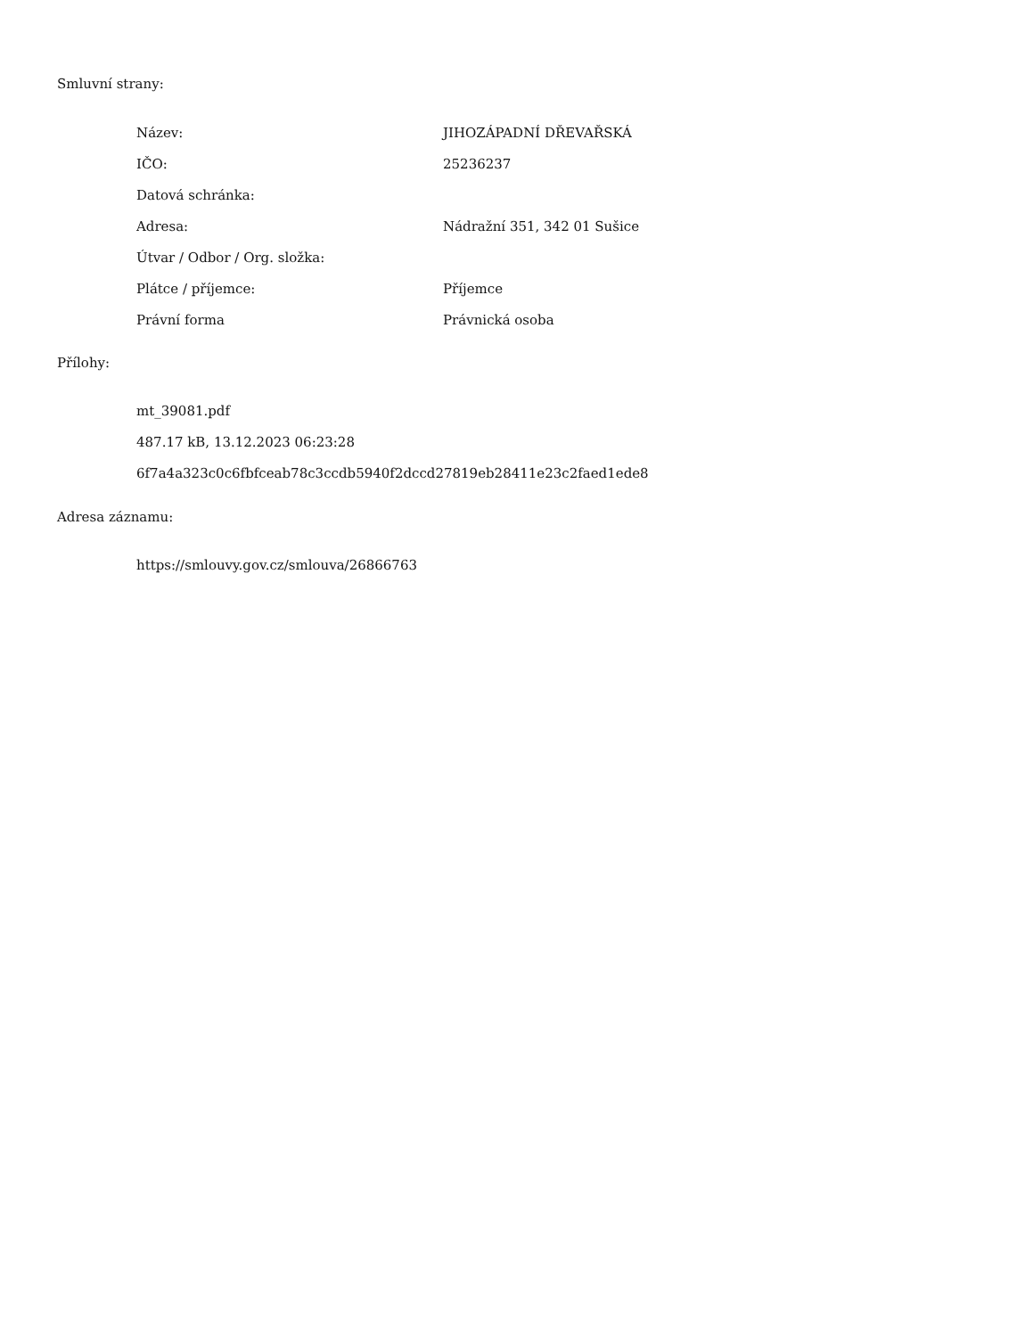Smluvní strany:
| Název: | JIHOZÁPADNÍ DŘEVAŘSKÁ |
| IČO: | 25236237 |
| Datová schránka: | |
| Adresa: | Nádražní 351, 342 01 Sušice |
| Útvar / Odbor / Org. složka: | |
| Plátce / příjemce: | Příjemce |
| Právní forma | Právnická osoba |
Přílohy:
mt_39081.pdf
487.17 kB, 13.12.2023 06:23:28
6f7a4a323c0c6fbfceab78c3ccdb5940f2dccd27819eb28411e23c2faed1ede8
Adresa záznamu:
https://smlouvy.gov.cz/smlouva/26866763